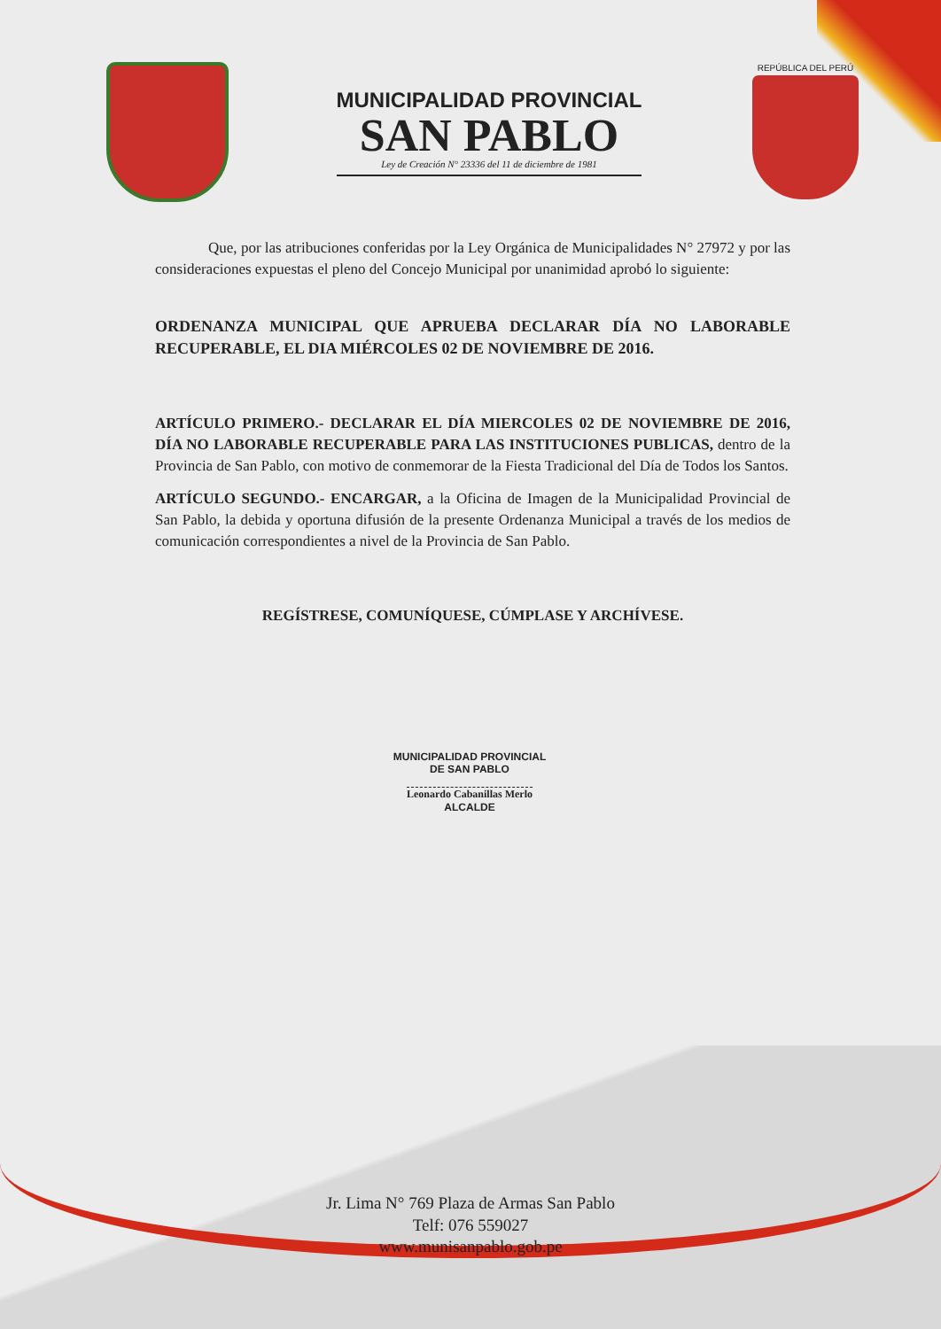MUNICIPALIDAD PROVINCIAL
SAN PABLO
Ley de Creación N° 23336 del 11 de diciembre de 1981
REPÚBLICA DEL PERÚ
Que, por las atribuciones conferidas por la Ley Orgánica de Municipalidades N° 27972 y por las consideraciones expuestas el pleno del Concejo Municipal por unanimidad aprobó lo siguiente:
ORDENANZA MUNICIPAL QUE APRUEBA DECLARAR DÍA NO LABORABLE RECUPERABLE, EL DIA MIÉRCOLES 02 DE NOVIEMBRE DE 2016.
ARTÍCULO PRIMERO.- DECLARAR EL DÍA MIERCOLES 02 DE NOVIEMBRE DE 2016, DÍA NO LABORABLE RECUPERABLE PARA LAS INSTITUCIONES PUBLICAS, dentro de la Provincia de San Pablo, con motivo de conmemorar de la Fiesta Tradicional del Día de Todos los Santos.
ARTÍCULO SEGUNDO.- ENCARGAR, a la Oficina de Imagen de la Municipalidad Provincial de San Pablo, la debida y oportuna difusión de la presente Ordenanza Municipal a través de los medios de comunicación correspondientes a nivel de la Provincia de San Pablo.
REGÍSTRESE, COMUNÍQUESE, CÚMPLASE Y ARCHÍVESE.
MUNICIPALIDAD PROVINCIAL
DE SAN PABLO
Leonardo Cabanillas Merlo
ALCALDE
Jr. Lima N° 769 Plaza de Armas San Pablo
Telf: 076 559027
www.munisanpablo.gob.pe